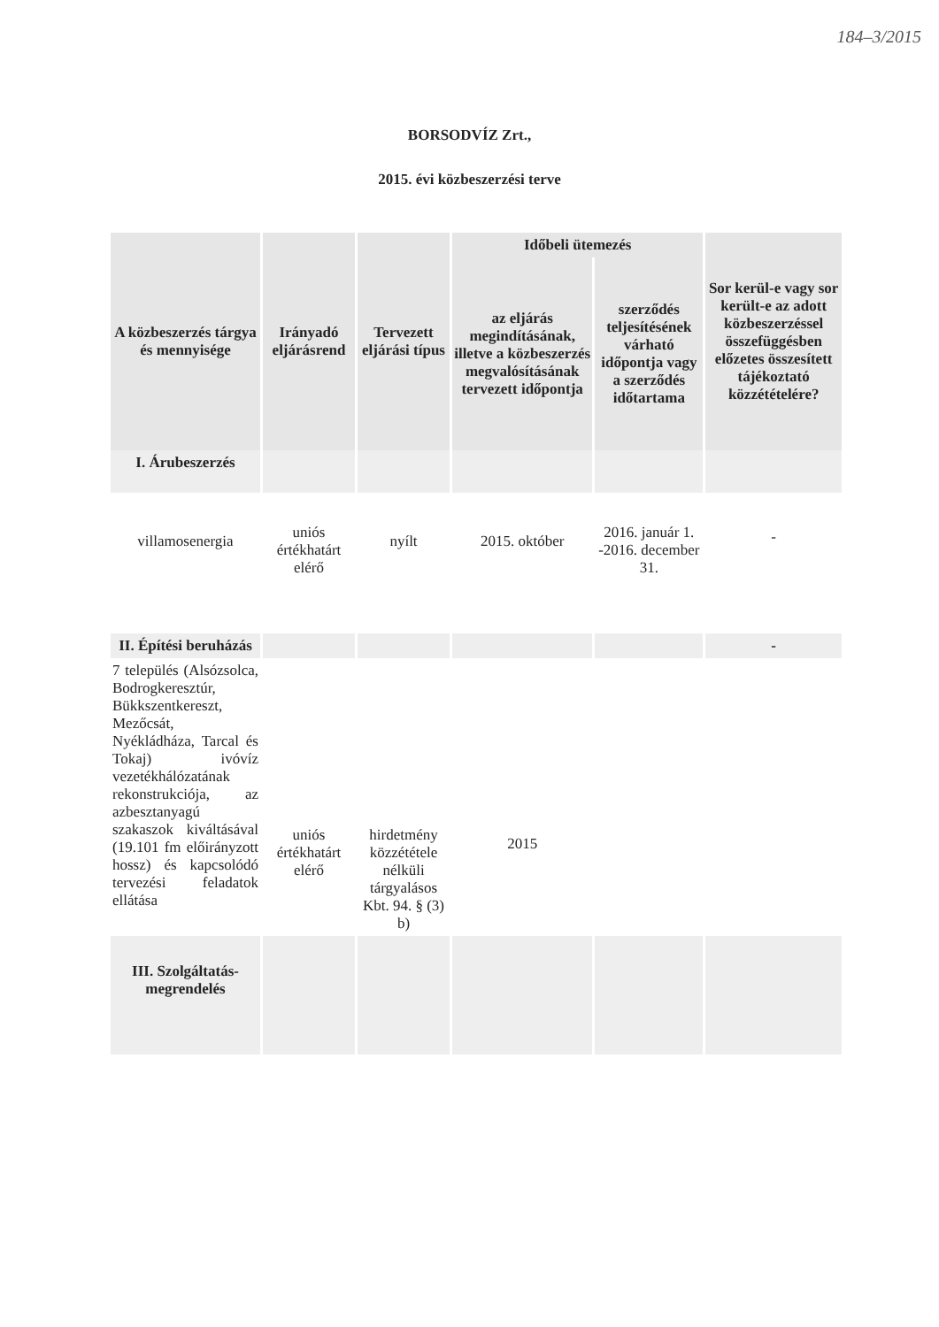184–3/2015
BORSODVÍZ Zrt.,
2015. évi közbeszerzési terve
| A közbeszerzés tárgya és mennyisége | Irányadó eljárásrend | Tervezett eljárási típus | Időbeli ütemezés | | Sor kerül-e vagy sor került-e az adott közbeszerzéssel összefüggésben előzetes összesített tájékoztató közzétételére? |
| --- | --- | --- | --- | --- | --- |
| | | | az eljárás megindításának, illetve a közbeszerzés megvalósításának tervezett időpontja | szerződés teljesítésének várható időpontja vagy a szerződés időtartama | |
| I. Árubeszerzés | | | | | |
| villamosenergia | uniós értékhatárt elérő | nyílt | 2015. október | 2016. január 1. -2016. december 31. | - |
| II. Építési beruházás | | | | | - |
| 7 település (Alsózsolca, Bodrogkeresztúr, Bükkszentkereszt, Mezőcsát, Nyékládháza, Tarcal és Tokaj) ivóvíz vezetékhálózatának rekonstrukciója, az azbesztanyagú szakaszok kiváltásával (19.101 fm előirányzott hossz) és kapcsolódó tervezési feladatok ellátása | uniós értékhatárt elérő | hirdetmény közzététele nélküli tárgyalásos Kbt. 94. § (3) b) | 2015 | | |
| III. Szolgáltatás-megrendelés | | | | | |